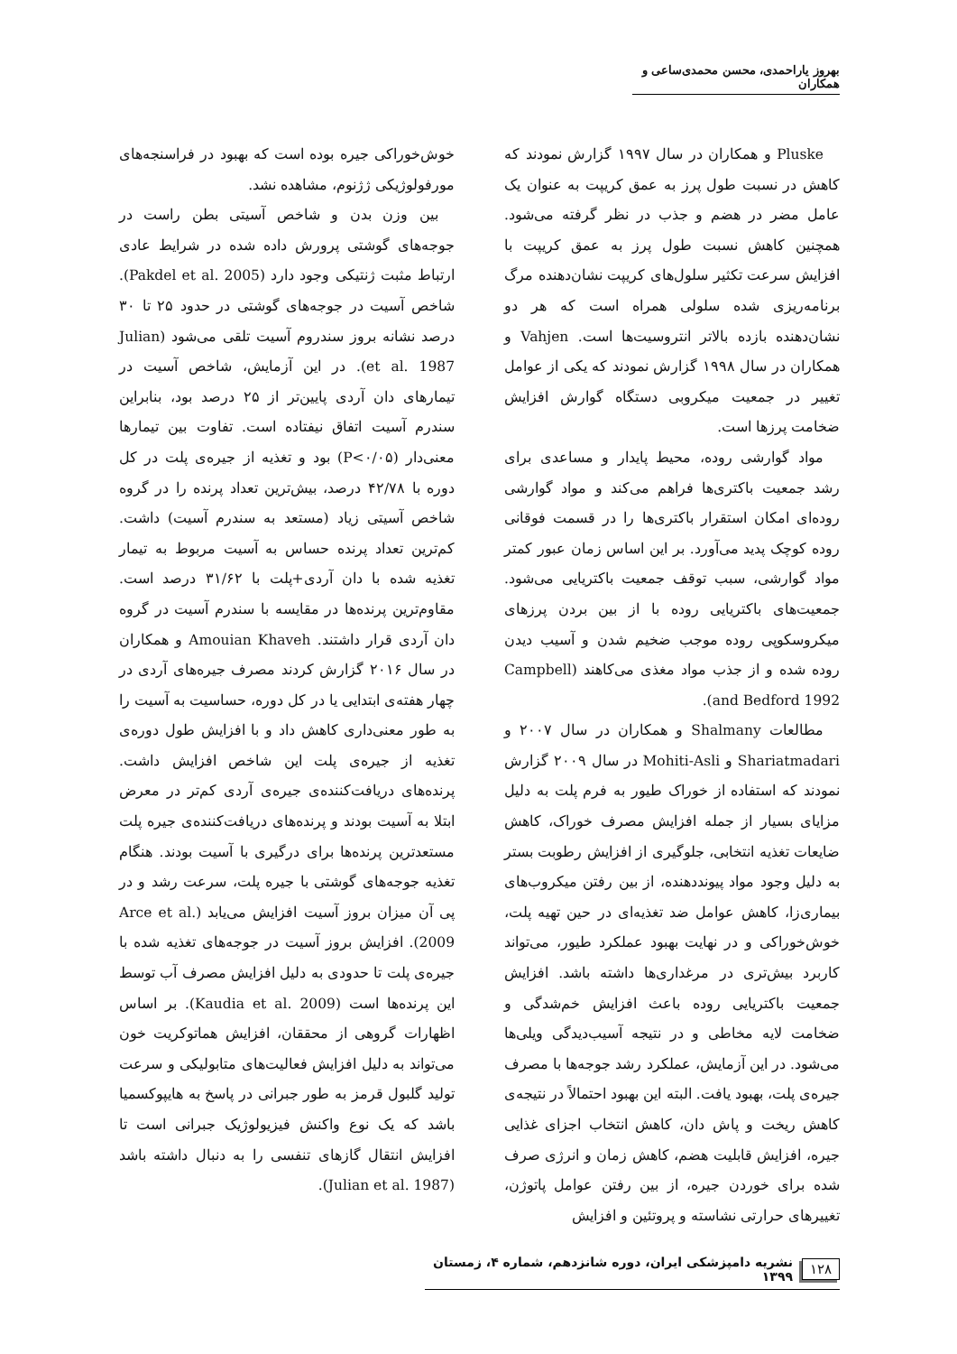بهروز یاراحمدی، محسن محمدی‌ساعی و همکاران
Pluske و همکاران در سال ۱۹۹۷ گزارش نمودند که کاهش در نسبت طول پرز به عمق کریپت به عنوان یک عامل مضر در هضم و جذب در نظر گرفته می‌شود. همچنین کاهش نسبت طول پرز به عمق کریپت با افزایش سرعت تکثیر سلول‌های کریپت نشان‌دهنده مرگ برنامه‌ریزی شده سلولی همراه است که هر دو نشان‌دهنده بازده بالاتر انتروسیت‌ها است. Vahjen و همکاران در سال ۱۹۹۸ گزارش نمودند که یکی از عوامل تغییر در جمعیت میکروبی دستگاه گوارش افزایش ضخامت پرزها است.
مواد گوارشی روده، محیط پایدار و مساعدی برای رشد جمعیت باکتری‌ها فراهم می‌کند و مواد گوارشی روده‌ای امکان استقرار باکتری‌ها را در قسمت فوقانی روده کوچک پدید می‌آورد. بر این اساس زمان عبور کمتر مواد گوارشی، سبب توقف جمعیت باکتریایی می‌شود. جمعیت‌های باکتریایی روده با از بین بردن پرزهای میکروسکوپی روده موجب ضخیم شدن و آسیب دیدن روده شده و از جذب مواد مغذی می‌کاهند (Campbell and Bedford 1992).
مطالعات Shalmany و همکاران در سال ۲۰۰۷ و Shariatmadari و Mohiti-Asli در سال ۲۰۰۹ گزارش نمودند که استفاده از خوراک طیور به فرم پلت به دلیل مزایای بسیار از جمله افزایش مصرف خوراک، کاهش ضایعات تغذیه انتخابی، جلوگیری از افزایش رطوبت بستر به دلیل وجود مواد پیونددهنده، از بین رفتن میکروب‌های بیماری‌زا، کاهش عوامل ضد تغذیه‌ای در حین تهیه پلت، خوش‌خوراکی و در نهایت بهبود عملکرد طیور، می‌تواند کاربرد بیش‌تری در مرغداری‌ها داشته باشد. افزایش جمعیت باکتریایی روده باعث افزایش خم‌شدگی و ضخامت لایه مخاطی و در نتیجه آسیب‌دیدگی ویلی‌ها می‌شود. در این آزمایش، عملکرد رشد جوجه‌ها با مصرف جیره‌ی پلت، بهبود یافت. البته این بهبود احتمالاً در نتیجه‌ی کاهش ریخت و پاش دان، کاهش انتخاب اجزای غذایی جیره، افزایش قابلیت هضم، کاهش زمان و انرژی صرف شده برای خوردن جیره، از بین رفتن عوامل پاتوژن، تغییرهای حرارتی نشاسته و پروتئین و افزایش
خوش‌خوراکی جیره بوده است که بهبود در فراسنجه‌های مورفولوژیکی ژژنوم، مشاهده نشد.
بین وزن بدن و شاخص آسیتی بطن راست در جوجه‌های گوشتی پرورش داده شده در شرایط عادی ارتباط مثبت ژنتیکی وجود دارد (Pakdel et al. 2005). شاخص آسیت در جوجه‌های گوشتی در حدود ۲۵ تا ۳۰ درصد نشانه بروز سندروم آسیت تلقی می‌شود (Julian et al. 1987). در این آزمایش، شاخص آسیت در تیمارهای دان آردی پایین‌تر از ۲۵ درصد بود، بنابراین سندرم آسیت اتفاق نیفتاده است. تفاوت بین تیمارها معنی‌دار (P<۰/۰۵) بود و تغذیه از جیره‌ی پلت در کل دوره با ۴۲/۷۸ درصد، بیش‌ترین تعداد پرنده را در گروه شاخص آسیتی زیاد (مستعد به سندرم آسیت) داشت. کم‌ترین تعداد پرنده حساس به آسیت مربوط به تیمار تغذیه شده با دان آردی+پلت با ۳۱/۶۲ درصد است. مقاوم‌ترین پرنده‌ها در مقایسه با سندرم آسیت در گروه دان آردی قرار داشتند. Amouian Khaveh و همکاران در سال ۲۰۱۶ گزارش کردند مصرف جیره‌های آردی در چهار هفته‌ی ابتدایی یا در کل دوره، حساسیت به آسیت را به طور معنی‌داری کاهش داد و با افزایش طول دوره‌ی تغذیه از جیره‌ی پلت این شاخص افزایش داشت. پرنده‌های دریافت‌کننده‌ی جیره‌ی آردی کم‌تر در معرض ابتلا به آسیت بودند و پرنده‌های دریافت‌کننده‌ی جیره پلت مستعدترین پرنده‌ها برای درگیری با آسیت بودند. هنگام تغذیه جوجه‌های گوشتی با جیره پلت، سرعت رشد و در پی آن میزان بروز آسیت افزایش می‌یابد (Arce et al. 2009). افزایش بروز آسیت در جوجه‌های تغذیه شده با جیره‌ی پلت تا حدودی به دلیل افزایش مصرف آب توسط این پرنده‌ها است (Kaudia et al. 2009). بر اساس اظهارات گروهی از محققان، افزایش هماتوکریت خون می‌تواند به دلیل افزایش فعالیت‌های متابولیکی و سرعت تولید گلبول قرمز به طور جبرانی در پاسخ به هایپوکسمیا باشد که یک نوع واکنش فیزیولوژیک جبرانی است تا افزایش انتقال گازهای تنفسی را به دنبال داشته باشد (Julian et al. 1987).
۱۲۸ نشریه دامپزشکی ایران، دوره شانزدهم، شماره ۴، زمستان ۱۳۹۹